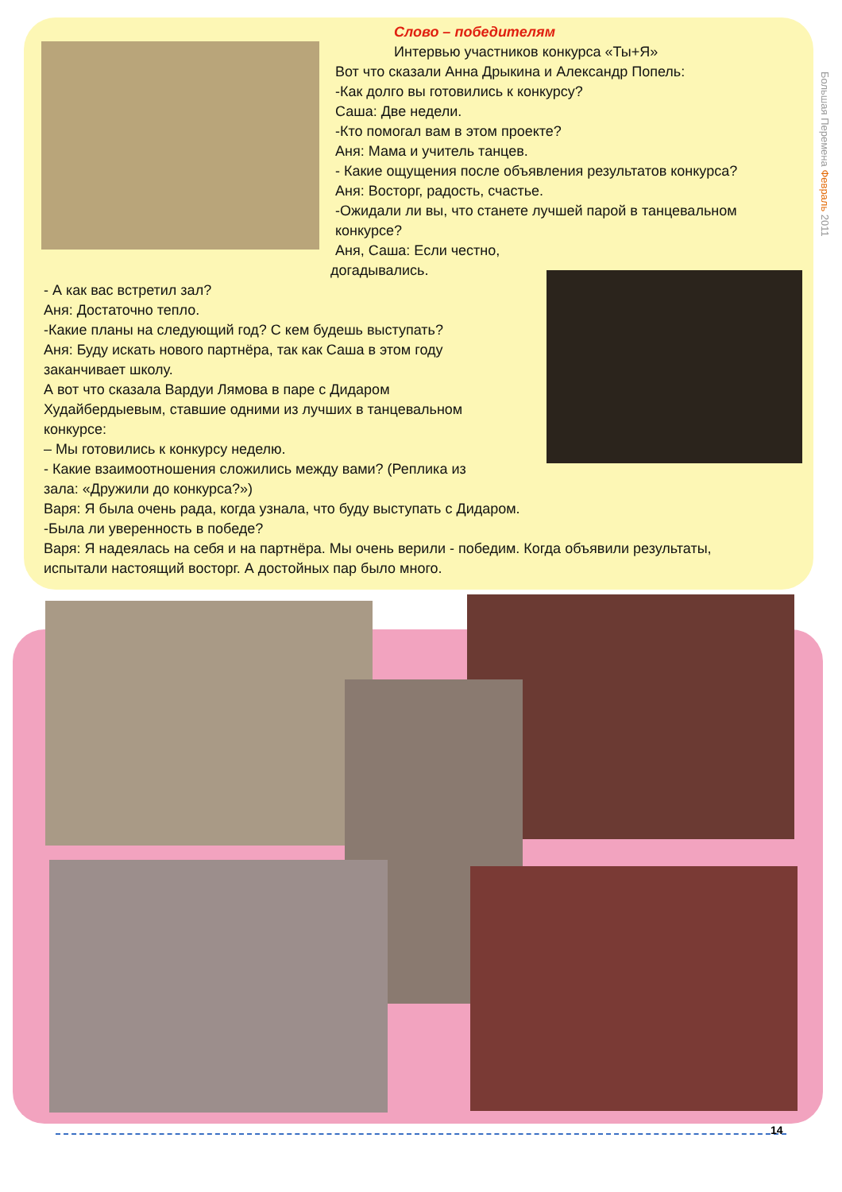Большая Перемена Февраль 2011
Слово – победителям
Интервью участников конкурса «Ты+Я»
Вот что сказали Анна Дрыкина и Александр Попель:
-Как долго вы готовились к конкурсу?
Саша: Две недели.
-Кто помогал вам в этом проекте?
Аня: Мама и учитель танцев.
- Какие ощущения после объявления результатов конкурса?
Аня: Восторг, радость, счастье.
-Ожидали ли вы, что станете лучшей парой в танцевальном конкурсе?
Аня, Саша: Если честно,
догадывались.
- А как вас встретил зал?
Аня: Достаточно тепло.
-Какие планы на следующий год? С кем будешь выступать?
Аня: Буду искать нового партнёра, так как Саша в этом году заканчивает школу.
А вот что сказала Вардуи Лямова в паре с Дидаром Худайбердыевым, ставшие одними из лучших в танцевальном конкурсе:
– Мы готовились к конкурсу неделю.
- Какие взаимоотношения сложились между вами? (Реплика из зала: «Дружили до конкурса?»)
Варя: Я была очень рада, когда узнала, что буду выступать с Дидаром.
-Была ли уверенность в победе?
Варя: Я надеялась на себя и на партнёра. Мы очень верили - победим. Когда объявили результаты, испытали настоящий восторг. А достойных пар было много.
14